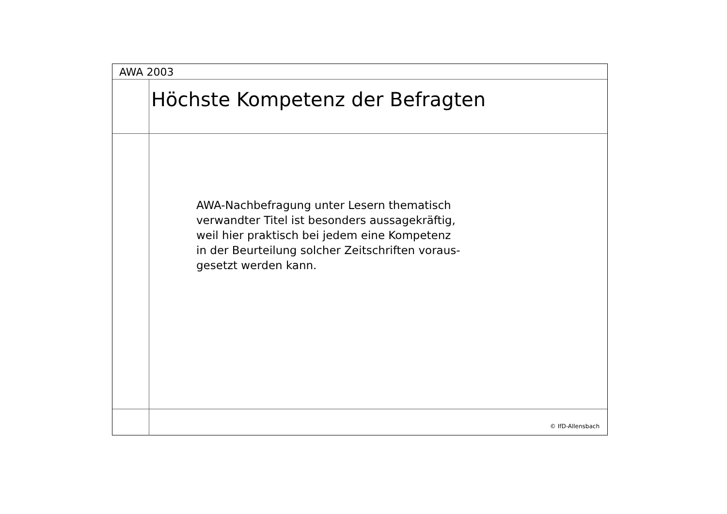AWA 2003
Höchste Kompetenz der Befragten
AWA-Nachbefragung unter Lesern thematisch
verwandter Titel ist besonders aussagekräftig,
weil hier praktisch bei jedem eine Kompetenz
in der Beurteilung solcher Zeitschriften voraus-
gesetzt werden kann.
© IfD-Allensbach